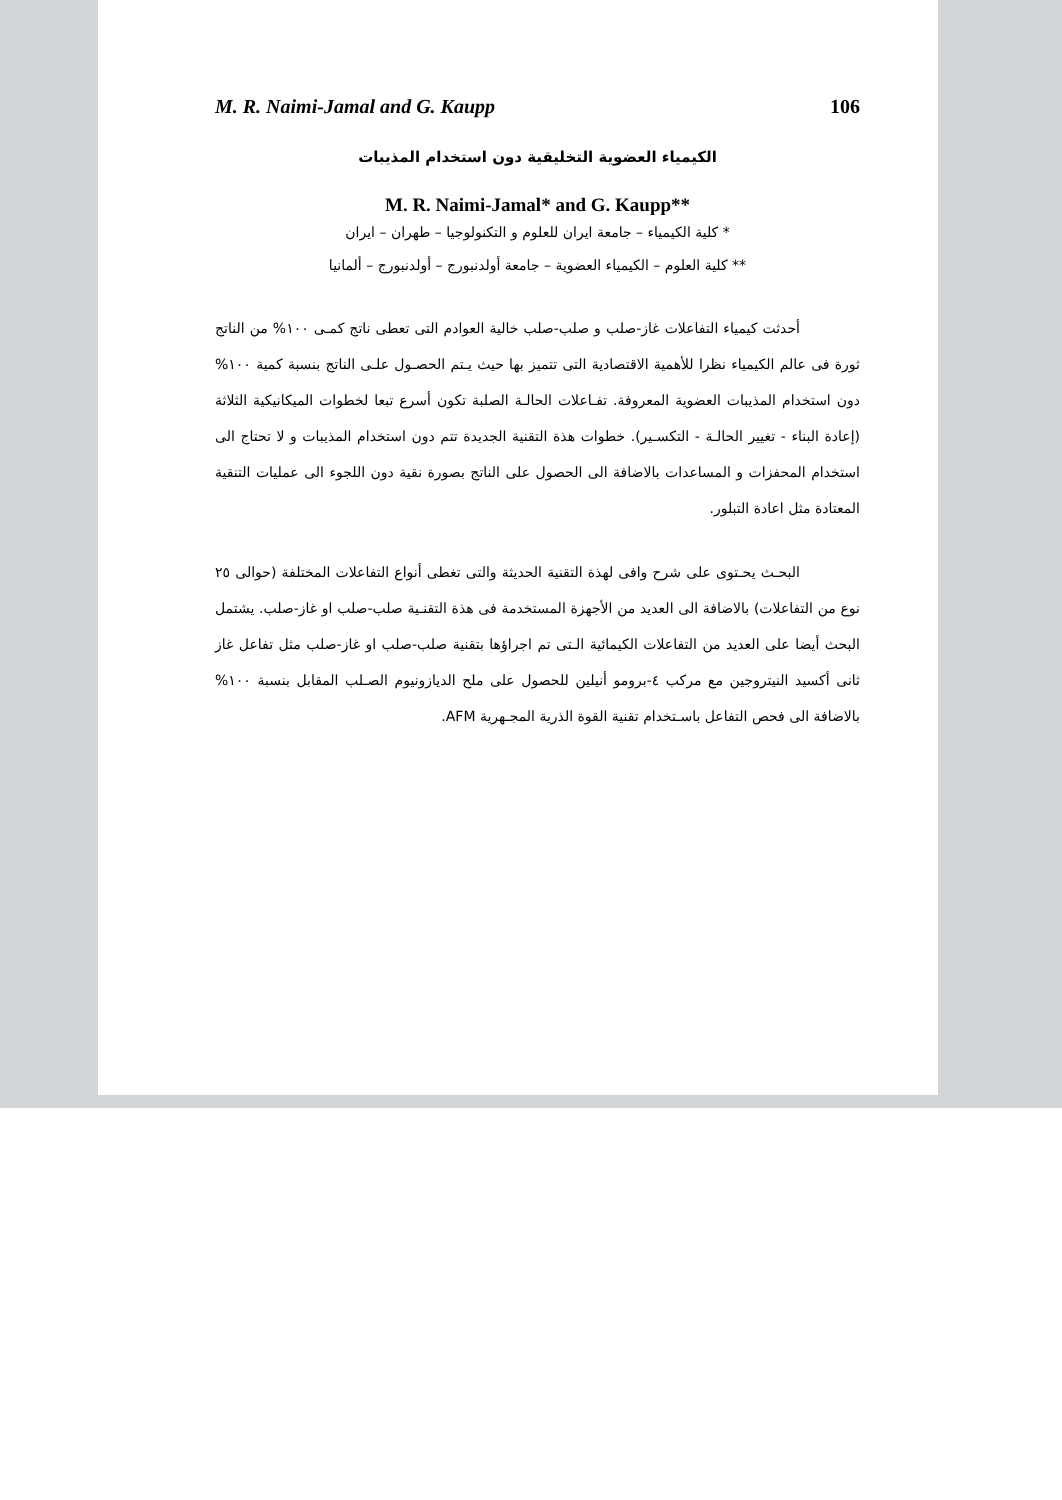M. R. Naimi-Jamal and G. Kaupp 106
الكيمياء العضوية التخليقية دون استخدام المذيبات
M. R. Naimi-Jamal* and G. Kaupp**
* كلية الكيمياء – جامعة ايران للعلوم و التكنولوجيا – طهران – ايران
** كلية العلوم – الكيمياء العضوية – جامعة أولدنبورج – أولدنبورج – ألمانيا
أحدثت كيمياء التفاعلات غاز-صلب و صلب-صلب خالية العوادم التى تعطى ناتج كمـى ١٠٠% من الناتج ثورة فى عالم الكيمياء نظرا للأهمية الاقتصادية التى تتميز بها حيث يـتم الحصـول علـى الناتج بنسبة كمية ١٠٠% دون استخدام المذيبات العضوية المعروفة. تفـاعلات الحالـة الصلبة تكون أسرع تبعا لخطوات الميكانيكية الثلاثة (إعادة البناء - تغيير الحالـة - التكسـير). خطوات هذة التقنية الجديدة تتم دون استخدام المذيبات و لا تحتاج الى استخدام المحفزات و المساعدات بالاضافة الى الحصول على الناتج بصورة نقية دون اللجوء الى عمليات التنقية المعتادة مثل اعادة التبلور.
البحـث يحـتوى على شرح وافى لهذة التقنية الحديثة والتى تغطى أنواع التفاعلات المختلفة (حوالى ٢٥ نوع من التفاعلات) بالاضافة الى العديد من الأجهزة المستخدمة فى هذة التقنـية صلب-صلب او غاز-صلب. يشتمل البحث أيضا على العديد من التفاعلات الكيمائية الـتى تم اجراؤها بتقنية صلب-صلب او غاز-صلب مثل تفاعل غاز ثانى أكسيد النيتروجين مع مركب ٤-برومو أنيلين للحصول على ملح الديازونيوم الصـلب المقابل بنسبة ١٠٠% بالاضافة الى فحص التفاعل باسـتخدام تقنية القوة الذرية المجـهرية AFM.